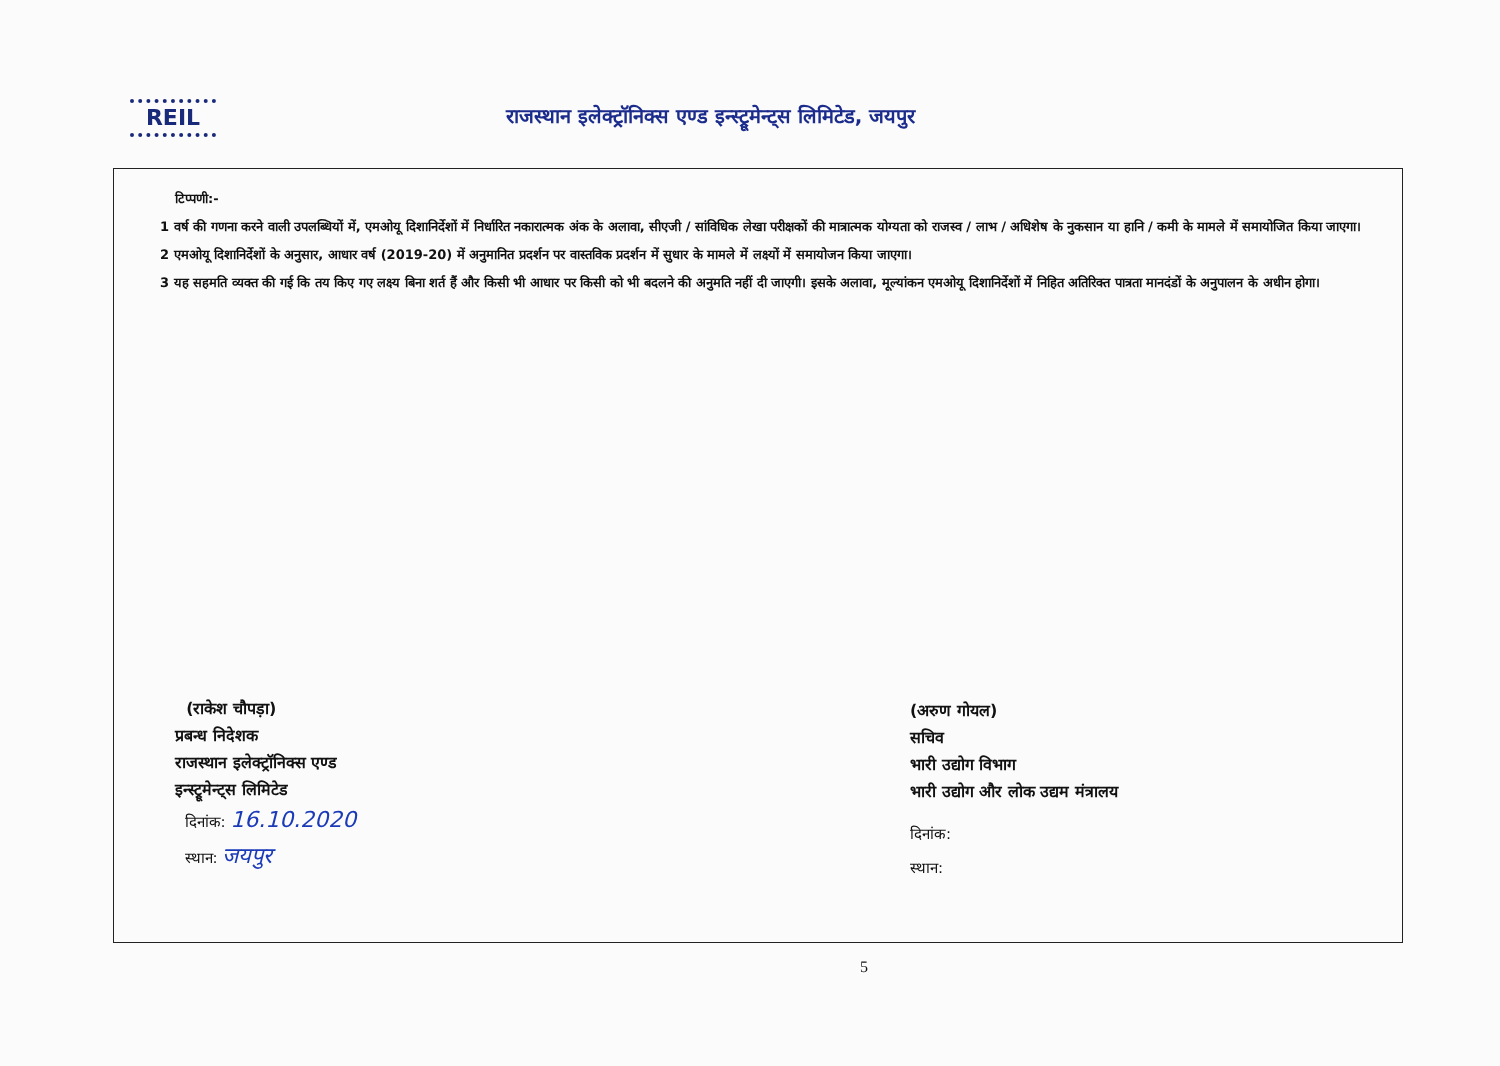REIL
राजस्थान इलेक्ट्रॉनिक्स एण्ड इन्स्ट्रूमेन्ट्स लिमिटेड, जयपुर
टिप्पणी:-
1 वर्ष की गणना करने वाली उपलब्धियों में, एमओयू दिशानिर्देशों में निर्धारित नकारात्मक अंक के अलावा, सीएजी / सांविधिक लेखा परीक्षकों की मात्रात्मक योग्यता को राजस्व / लाभ / अधिशेष के नुकसान या हानि / कमी के मामले में समायोजित किया जाएगा।
2 एमओयू दिशानिर्देशों के अनुसार, आधार वर्ष (2019-20) में अनुमानित प्रदर्शन पर वास्तविक प्रदर्शन में सुधार के मामले में लक्ष्यों में समायोजन किया जाएगा।
3 यह सहमति व्यक्त की गई कि तय किए गए लक्ष्य बिना शर्त हैं और किसी भी आधार पर किसी को भी बदलने की अनुमति नहीं दी जाएगी। इसके अलावा, मूल्यांकन एमओयू दिशानिर्देशों में निहित अतिरिक्त पात्रता मानदंडों के अनुपालन के अधीन होगा।
(राकेश चौपड़ा)
प्रबन्ध निदेशक
राजस्थान इलेक्ट्रॉनिक्स एण्ड
इन्स्ट्रूमेन्ट्स लिमिटेड
दिनांक: 16.10.2020
स्थान: जयपुर
(अरुण गोयल)
सचिव
भारी उद्योग विभाग
भारी उद्योग और लोक उद्यम मंत्रालय
दिनांक:
स्थान:
5